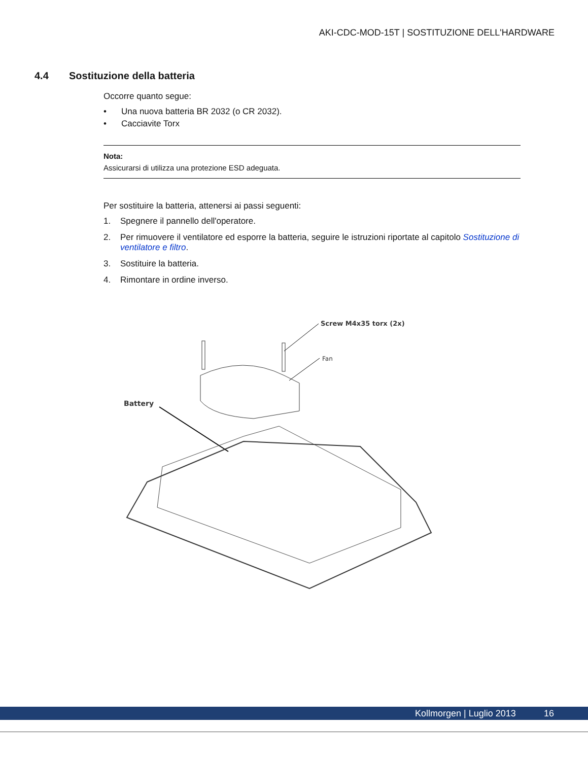AKI-CDC-MOD-15T | SOSTITUZIONE DELL'HARDWARE
4.4 Sostituzione della batteria
Occorre quanto segue:
• Una nuova batteria BR 2032 (o CR 2032).
• Cacciavite Torx
Nota:
Assicurarsi di utilizza una protezione ESD adeguata.
Per sostituire la batteria, attenersi ai passi seguenti:
1. Spegnere il pannello dell'operatore.
2. Per rimuovere il ventilatore ed esporre la batteria, seguire le istruzioni riportate al capitolo Sostituzione di ventilatore e filtro.
3. Sostituire la batteria.
4. Rimontare in ordine inverso.
Screw M4x35 torx (2x)
Fan
Battery
Kollmorgen | Luglio 2013 16